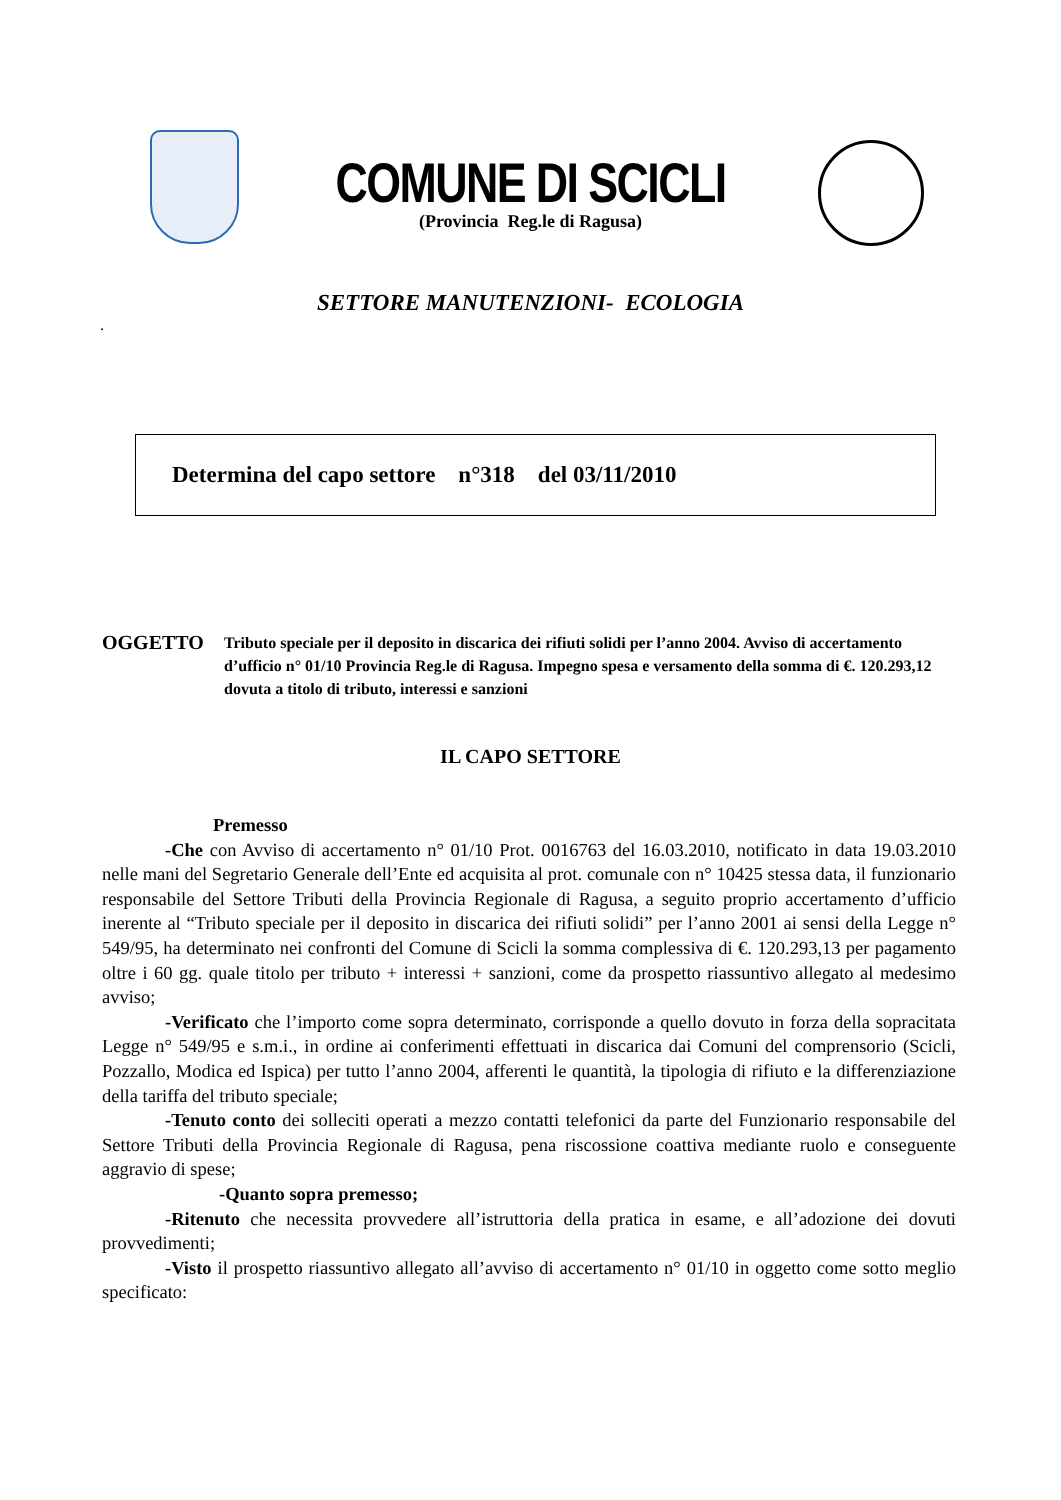COMUNE DI SCICLI
(Provincia Reg.le di Ragusa)
SETTORE MANUTENZIONI- ECOLOGIA
.
Determina del capo settore n°318 del 03/11/2010
OGGETTO
Tributo speciale per il deposito in discarica dei rifiuti solidi per l’anno 2004. Avviso di accertamento d’ufficio n° 01/10 Provincia Reg.le di Ragusa. Impegno spesa e versamento della somma di €. 120.293,12 dovuta a titolo di tributo, interessi e sanzioni
IL CAPO SETTORE
Premesso
-Che con Avviso di accertamento n° 01/10 Prot. 0016763 del 16.03.2010, notificato in data 19.03.2010 nelle mani del Segretario Generale dell’Ente ed acquisita al prot. comunale con n° 10425 stessa data, il funzionario responsabile del Settore Tributi della Provincia Regionale di Ragusa, a seguito proprio accertamento d’ufficio inerente al “Tributo speciale per il deposito in discarica dei rifiuti solidi” per l’anno 2001 ai sensi della Legge n° 549/95, ha determinato nei confronti del Comune di Scicli la somma complessiva di €. 120.293,13 per pagamento oltre i 60 gg. quale titolo per tributo + interessi + sanzioni, come da prospetto riassuntivo allegato al medesimo avviso;
-Verificato che l’importo come sopra determinato, corrisponde a quello dovuto in forza della sopracitata Legge n° 549/95 e s.m.i., in ordine ai conferimenti effettuati in discarica dai Comuni del comprensorio (Scicli, Pozzallo, Modica ed Ispica) per tutto l’anno 2004, afferenti le quantità, la tipologia di rifiuto e la differenziazione della tariffa del tributo speciale;
-Tenuto conto dei solleciti operati a mezzo contatti telefonici da parte del Funzionario responsabile del Settore Tributi della Provincia Regionale di Ragusa, pena riscossione coattiva mediante ruolo e conseguente aggravio di spese;
-Quanto sopra premesso;
-Ritenuto che necessita provvedere all’istruttoria della pratica in esame, e all’adozione dei dovuti provvedimenti;
-Visto il prospetto riassuntivo allegato all’avviso di accertamento n° 01/10 in oggetto come sotto meglio specificato: